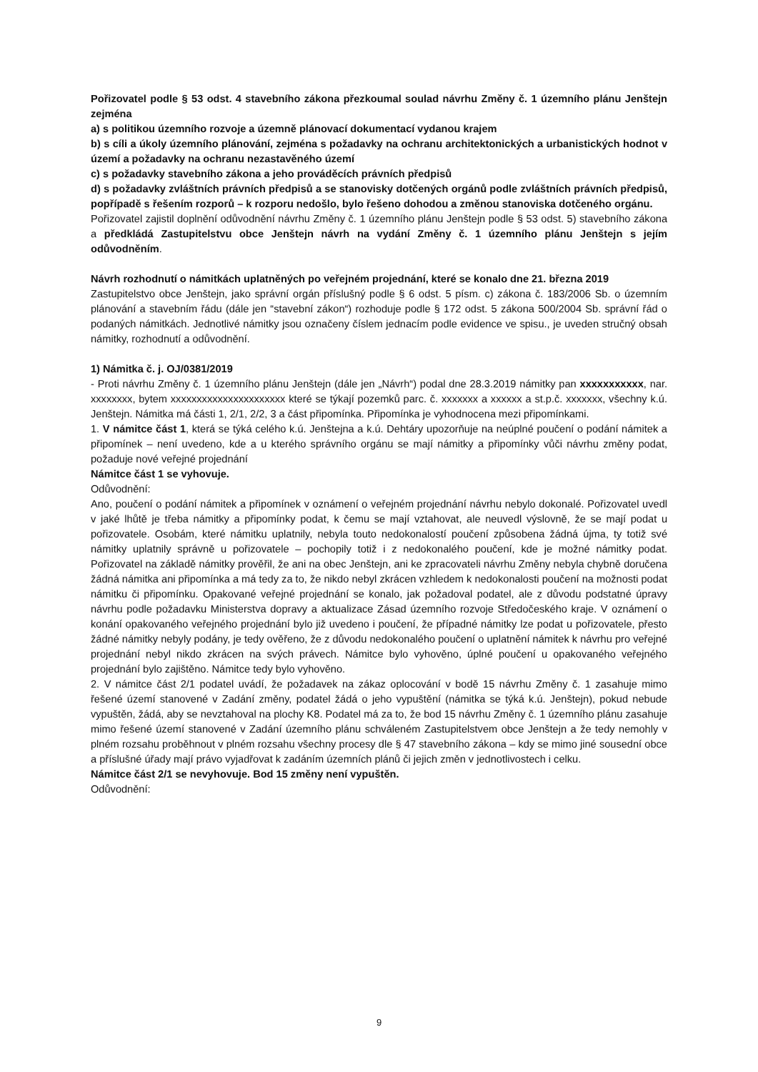Pořizovatel podle § 53 odst. 4 stavebního zákona přezkoumal soulad návrhu Změny č. 1 územního plánu Jenštejn zejména
a) s politikou územního rozvoje a územně plánovací dokumentací vydanou krajem
b) s cíli a úkoly územního plánování, zejména s požadavky na ochranu architektonických a urbanistických hodnot v území a požadavky na ochranu nezastavěného území
c) s požadavky stavebního zákona a jeho prováděcích právních předpisů
d) s požadavky zvláštních právních předpisů a se stanovisky dotčených orgánů podle zvláštních právních předpisů, popřípadě s řešením rozporů – k rozporu nedošlo, bylo řešeno dohodou a změnou stanoviska dotčeného orgánu.
Pořizovatel zajistil doplnění odůvodnění návrhu Změny č. 1 územního plánu Jenštejn podle § 53 odst. 5) stavebního zákona a předkládá Zastupitelstvu obce Jenštejn návrh na vydání Změny č. 1 územního plánu Jenštejn s jejím odůvodněním.
Návrh rozhodnutí o námitkách uplatněných po veřejném projednání, které se konalo dne 21. března 2019
Zastupitelstvo obce Jenštejn, jako správní orgán příslušný podle § 6 odst. 5 písm. c) zákona č. 183/2006 Sb. o územním plánování a stavebním řádu (dále jen “stavební zákon“) rozhoduje podle § 172 odst. 5 zákona 500/2004 Sb. správní řád o podaných námitkách. Jednotlivé námitky jsou označeny číslem jednacím podle evidence ve spisu., je uveden stručný obsah námitky, rozhodnutí a odůvodnění.
1) Námitka č. j. OJ/0381/2019
- Proti návrhu Změny č. 1 územního plánu Jenštejn (dále jen „Návrh“) podal dne 28.3.2019 námitky pan xxxxxxxxxxx, nar. xxxxxxxx, bytem xxxxxxxxxxxxxxxxxxxxxx které se týkají pozemků parc. č. xxxxxxx a xxxxxx a st.p.č. xxxxxxx, všechny k.ú. Jenštejn. Námitka má části 1, 2/1, 2/2, 3 a část připomínka. Připomínka je vyhodnocena mezi připomínkami.
1. V námitce část 1, která se týká celého k.ú. Jenštejna a k.ú. Dehtáry upozorňuje na neúplné poučení o podání námitek a připomínek – není uvedeno, kde a u kterého správního orgánu se mají námitky a připomínky vůči návrhu změny podat, požaduje nové veřejné projednání
Námitce část 1 se vyhovuje.
Odůvodnění:
Ano, poučení o podání námitek a připomínek v oznámení o veřejném projednání návrhu nebylo dokonalé. Pořizovatel uvedl v jaké lhůtě je třeba námitky a připomínky podat, k čemu se mají vztahovat, ale neuvedl výslovně, že se mají podat u pořizovatele. Osobám, které námitku uplatnily, nebyla touto nedokonalostí poučení způsobena žádná újma, ty totiž své námitky uplatnily správně u pořizovatele – pochopily totiž i z nedokonalého poučení, kde je možné námitky podat. Pořizovatel na základě námitky prověřil, že ani na obec Jenštejn, ani ke zpracovateli návrhu Změny nebyla chybně doručena žádná námitka ani připomínka a má tedy za to, že nikdo nebyl zkrácen vzhledem k nedokonalosti poučení na možnosti podat námitku či připomínku. Opakované veřejné projednání se konalo, jak požadoval podatel, ale z důvodu podstatné úpravy návrhu podle požadavku Ministerstva dopravy a aktualizace Zásad územního rozvoje Středočeského kraje. V oznámení o konání opakovaného veřejného projednání bylo již uvedeno i poučení, že případné námitky lze podat u pořizovatele, přesto žádné námitky nebyly podány, je tedy ověřeno, že z důvodu nedokonalého poučení o uplatnění námitek k návrhu pro veřejné projednání nebyl nikdo zkrácen na svých právech. Námitce bylo vyhověno, úplné poučení u opakovaného veřejného projednání bylo zajištěno. Námitce tedy bylo vyhověno.
2. V námitce část 2/1 podatel uvádí, že požadavek na zákaz oplocování v bodě 15 návrhu Změny č. 1 zasahuje mimo řešené území stanovené v Zadání změny, podatel žádá o jeho vypuštění (námitka se týká k.ú. Jenštejn), pokud nebude vypuštěn, žádá, aby se nevztahoval na plochy K8. Podatel má za to, že bod 15 návrhu Změny č. 1 územního plánu zasahuje mimo řešené území stanovené v Zadání územního plánu schváleném Zastupitelstvem obce Jenštejn a že tedy nemohly v plném rozsahu proběhnout v plném rozsahu všechny procesy dle § 47 stavebního zákona – kdy se mimo jiné sousední obce a příslušné úřady mají právo vyjadřovat k zadáním územních plánů či jejich změn v jednotlivostech i celku.
Námitce část 2/1 se nevyhovuje. Bod 15 změny není vypuštěn.
Odůvodnění:
9